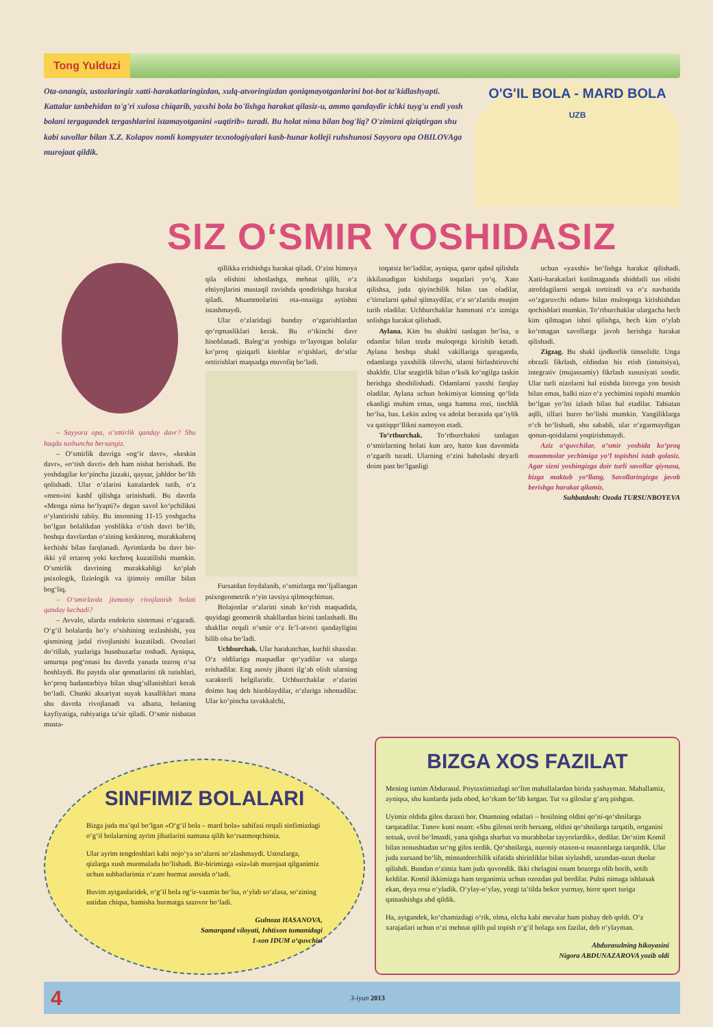Tong Yulduzi
Ota-onangiz, ustozlaringiz xatti-harakatlaringizdan, xulq-atvoringizdan qoniqmayotganlarini bot-bot ta'kidlashyapti. Kattalar tanbehidan to'g'ri xulosa chiqarib, yaxshi bola bo'lishga harakat qilasiz-u, ammo qandaydir ichki tuyg'u endi yosh bolani tergagandek tergashlarini istamayotganini «uqtirib» turadi. Bu holat nima bilan bog'liq? O'zimizni qiziqtirgan shu kabi savollar bilan X.Z. Kolapov nomli kompyuter texnologiyalari kasb-hunar kolleji ruhshunosi Sayyora opa OBILOVAga murojaat qildik.
O'G'IL BOLA - MARD BOLA
UZB
SIZ O‘SMIR YOSHIDASIZ
– Sayyora opa, o‘smirlik qanday davr? Shu haqda tushuncha bersangiz.
– O‘smirlik davriga «og‘ir davr», «keskin davr», «o‘tish davri» deb ham nisbat berishadi. Bu yoshdagilar ko‘pincha jizzaki, qaysar, jahldor bo‘lib qolishadi. Ular o‘zlarini kattalardek tutib, o‘z «men»ini kashf qilishga urinishadi. Bu davrda «Menga nima bo‘lyapti?» degan savol ko‘pchilikni o‘ylantirishi tabiiy. Bu insonning 11-15 yoshgacha bo‘lgan bolalikdan yoshlikka o‘tish davri bo‘lib, boshqa davrlardan o‘zining keskinroq, murakkabroq kechishi bilan farqlanadi. Ayrimlarda bu davr bir-ikki yil ertaroq yoki kechroq kuzatilishi mumkin. O‘smirlik davrining murakkabligi ko‘plab psixologik, fiziologik va ijtimoiy omillar bilan bog‘liq.
– O‘smirlarda jismoniy rivojlanish holati qanday kechadi?
– Avvalo, ularda endokrin sistemasi o‘zgaradi. O‘g‘il bolalarda bo‘y o‘sishining tezlashishi, yuz qismining jadal rivojlanishi kuzatiladi. Ovozlari do‘rillab, yuzlariga husnbuzarlar toshadi. Ayniqsa, umurtqa pog‘onasi bu davrda yanada tezroq o‘sa boshlaydi. Bu paytda ular qomatlarini tik tutishlari, ko‘proq badantarbiya bilan shug‘ullanishlari kerak bo‘ladi. Chunki aksariyat suyak kasalliklari mana shu davrda rivojlanadi va albatta, bolaning kayfiyatiga, ruhiyatiga ta’sir qiladi. O‘smir nisbatan musta-
qillikka erishishga harakat qiladi. O‘zini himoya qila olishini isbotlashga, mehnat qilib, o‘z ehtiyojlarini mustaqil ravishda qondirishga harakat qiladi. Muammolarini ota-onasiga aytishni istashmaydi.
Ular o‘zlaridagi bunday o‘zgarishlardan qo‘rqmasliklari kerak. Bu o‘tkinchi davr hisoblanadi. Balog‘at yoshiga to‘layotgan bolalar ko‘proq qiziqarli kitoblar o‘qishlari, do‘stlar orttirishlari maqsadga muvofiq bo‘ladi.
Fursatdan foydalanib, o‘smirlarga mo‘ljallangan psixogeometrik o‘yin tavsiya qilmoqchiman.
Bolajonlar o‘zlarini sinab ko‘rish maqsadida, quyidagi geometrik shakllardan birini tanlashadi. Bu shakllar orqali o‘smir o‘z fe’l-atvori qandayligini bilib olsa bo‘ladi.
Uchburchak. Ular harakatchan, kuchli shaxslar. O‘z oldilariga maqsadlar qo‘yadilar va ularga erishadilar. Eng asosiy jihatni ilg‘ab olish ularning xarakterli belgilaridir. Uchburchaklar o‘zlarini doimo haq deb hisoblaydilar, o‘zlariga ishonadilar. Ular ko‘pincha tavakkalchi,
toqatsiz bo‘ladilar, ayniqsa, qaror qabul qilishda ikkilanadigan kishilarga toqatlari yo‘q. Xato qilishsa, juda qiyinchilik bilan tan oladilar, e’tirozlarni qabul qilmaydilar, o‘z so‘zlarida muqim turib oladilar. Uchburchaklar hammani o‘z izmiga solishga harakat qilishadi.
Aylana. Kim bu shaklni tanlagan bo‘lsa, u odamlar bilan tezda muloqotga kirishib ketadi. Aylana boshqa shakl vakillariga qaraganda, odamlarga yaxshilik tilovchi, ularni birlashtiruvchi shakldir. Ular sezgirlik bilan o‘ksik ko‘ngilga taskin berishga shoshilishadi. Odamlarni yaxshi farqlay oladilar. Aylana uchun hokimiyat kimning qo‘lida ekanligi muhim emas, unga hamma rozi, tinchlik bo‘lsa, bas. Lekin axloq va adolat borasida qat’iylik va qattiqqo‘llikni namoyon etadi.
To‘rtburchak. To‘rtburchakni tanlagan o‘smirlarning holati kun aro, hatto kun davomida o‘zgarib turadi. Ularning o‘zini baholashi deyarli doim past bo‘lganligi
uchun «yaxshi» bo‘lishga harakat qilishadi. Xatti-harakatlari kutilmaganda shiddatli tus olishi atrofdagilarni sergak torttiradi va o‘z navbatida «o‘zgaruvchi odam» bilan muloqotga kirishishdan qochishlari mumkin. To‘rtburchaklar ulargacha hech kim qilmagan ishni qilishga, hech kim o‘ylab ko‘rmagan savollarga javob berishga harakat qilishadi.
Zigzag. Bu shakl ijodkorlik timsolidir. Unga obrazli fikrlash, oldindan his etish (intuitsiya), integrativ (mujassamiy) fikrlash xususiyati xosdir. Ular turli nizolarni hal etishda birovga yon bosish bilan emas, balki nizo o‘z yechimini topishi mumkin bo‘lgan yo‘lni izlash bilan hal etadilar. Tabiatan aqlli, tillari burro bo‘lishi mumkin. Yangiliklarga o‘ch bo‘lishadi, shu sababli, ular o‘zgarmaydigan qonun-qoidalarni yoqtirishmaydi.
Aziz o‘quvchilar, o‘smir yoshida ko‘proq muammolar yechimiga yo‘l topishni istab qolasiz. Agar sizni yoshingizga doir turli savollar qiynasa, bizga maktub yo‘llang. Savollaringizga javob berishga harakat qilamiz.
Suhbatdosh: Ozoda TURSUNBOYEVA
SINFIMIZ BOLALARI
Bizga juda ma’qul bo‘lgan «O‘g‘il bola – mard bola» sahifasi orqali sinfimizdagi o‘g‘il bolalarning ayrim jihatlarini namuna qilib ko‘rsatmoqchimiz.
Ular ayrim tengdoshlari kabi nojo‘ya so‘zlarni so‘zlashmaydi. Ustozlarga, qizlarga xush muomalada bo‘lishadi. Bir-birimizga «siz»lab murojaat qilganimiz uchun suhbatlarimiz o‘zaro hurmat asosida o‘tadi.
Buvim aytganlaridek, o‘g‘il bola og‘ir-vazmin bo‘lsa, o‘ylab so‘zlasa, so‘zining ustidan chiqsa, hamisha hurmatga sazovor bo‘ladi.
Gulnoza HASANOVA,
Samarqand viloyati, Ishtixon tumanidagi
1-son IDUM o‘quvchisi
BIZGA XOS FAZILAT
Mening ismim Abdurasul. Poytaxtimizdagi so‘lim mahallalardan birida yashayman. Mahallamiz, ayniqsa, shu kunlarda juda obod, ko‘rkam bo‘lib ketgan. Tut va giloslar g‘arq pishgan.
Uyimiz oldida gilos daraxti bor. Onamning odatlari – hosilning oldini qo‘ni-qo‘shnilarga tarqatadilar. Tunov kuni onam: «Shu gilosni terib bersang, oldini qo‘shnilarga tarqatib, ortganini sotsak, uvol bo‘lmasdi, yana qishga sharbat va murabbolar tayyorlardik», dedilar. Do‘stim Komil bilan nonushtadan so‘ng gilos terdik. Qo‘shnilarga, nuroniy otaxon-u onaxonlarga tarqatdik. Ular juda xursand bo‘lib, minnatdorchilik sifatida shirinliklar bilan siylashdi, uzundan-uzun duolar qilishdi. Bundan o‘zimiz ham juda quvondik. Ikki chelagini onam bozorga olib borib, sotib keldilar. Komil ikkimizga ham terganimiz uchun ozozdan pul berdilar. Pulni nimaga ishlatsak ekan, deya rosa o‘yladik. O‘ylay-o‘ylay, yozgi ta’tilda bekor yurmay, biror sport turiga qatnashishga ahd qildik.
Ha, aytgandek, ko‘chamizdagi o‘rik, olma, olcha kabi mevalar ham pishay deb qoldi. O‘z xarajatlari uchun o‘zi mehnat qilib pul topish o‘g‘il bolaga xos fazilat, deb o‘ylayman.
Abdurasulning hikoyasini
Nigora ABDUNAZAROVA yozib oldi
4 3-iyun 2013